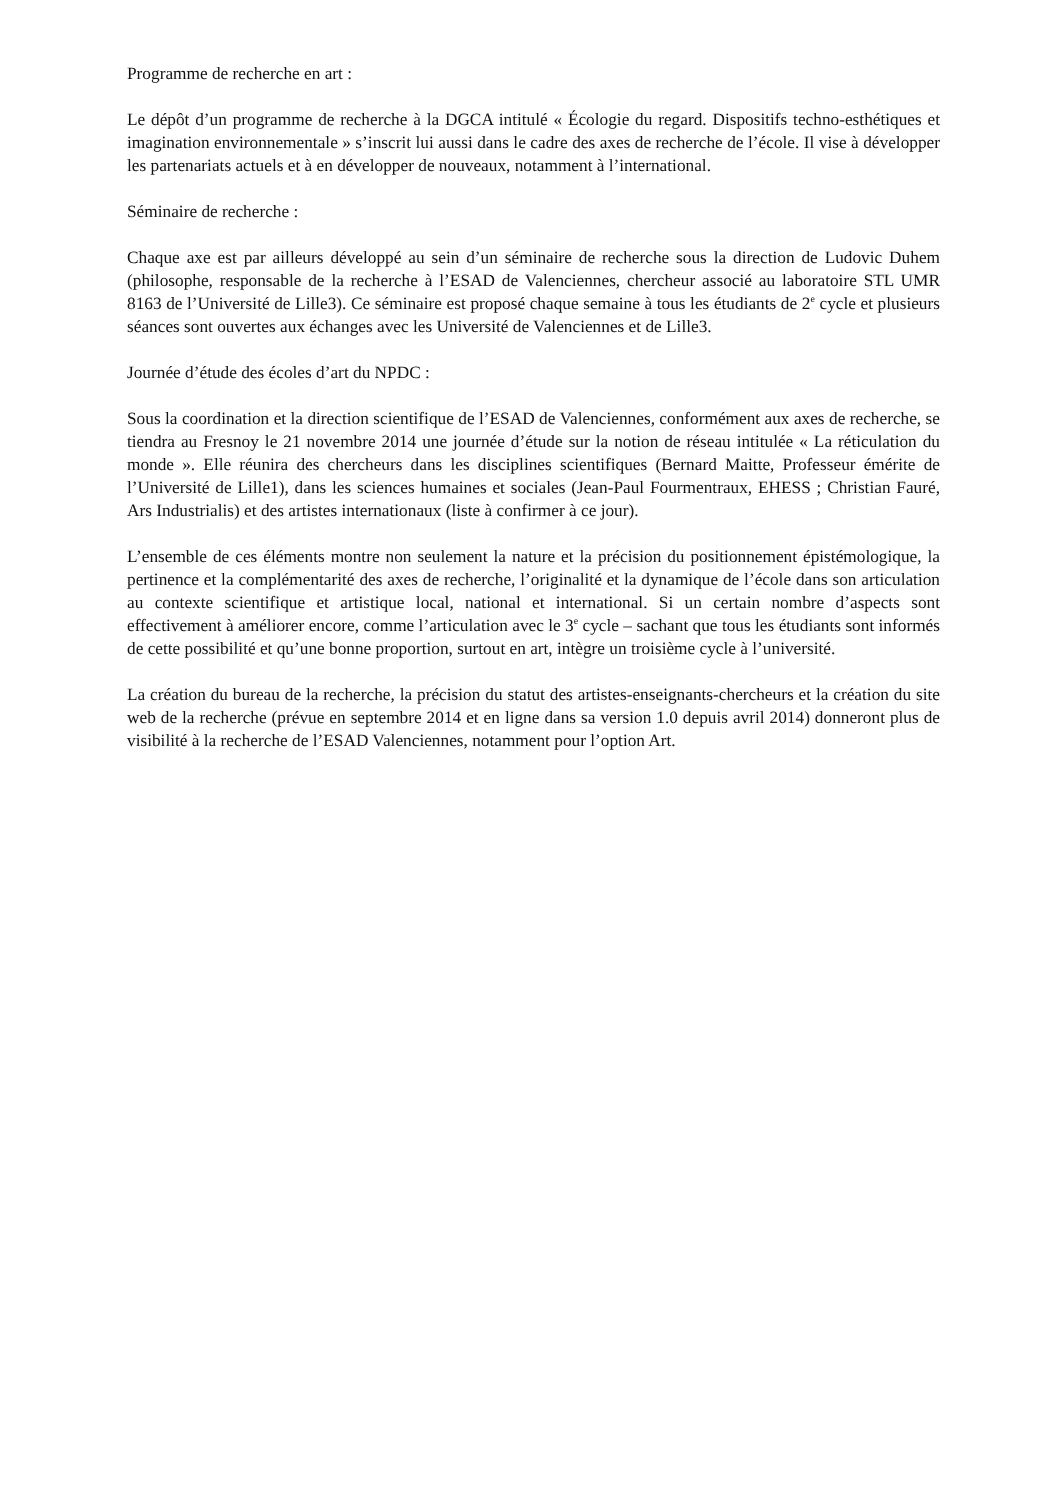Programme de recherche en art :
Le dépôt d’un programme de recherche à la DGCA intitulé « Écologie du regard. Dispositifs techno-esthétiques et imagination environnementale » s’inscrit lui aussi dans le cadre des axes de recherche de l’école. Il vise à développer les partenariats actuels et à en développer de nouveaux, notamment à l’international.
Séminaire de recherche :
Chaque axe est par ailleurs développé au sein d’un séminaire de recherche sous la direction de Ludovic Duhem (philosophe, responsable de la recherche à l’ESAD de Valenciennes, chercheur associé au laboratoire STL UMR 8163 de l’Université de Lille3). Ce séminaire est proposé chaque semaine à tous les étudiants de 2<sup>e</sup> cycle et plusieurs séances sont ouvertes aux échanges avec les Université de Valenciennes et de Lille3.
Journée d’étude des écoles d’art du NPDC :
Sous la coordination et la direction scientifique de l’ESAD de Valenciennes, conformément aux axes de recherche, se tiendra au Fresnoy le 21 novembre 2014 une journée d’étude sur la notion de réseau intitulée « La réticulation du monde ». Elle réunira des chercheurs dans les disciplines scientifiques (Bernard Maitte, Professeur émérite de l’Université de Lille1), dans les sciences humaines et sociales (Jean-Paul Fourmentraux, EHESS ; Christian Fauré, Ars Industrialis) et des artistes internationaux (liste à confirmer à ce jour).
L’ensemble de ces éléments montre non seulement la nature et la précision du positionnement épistémologique, la pertinence et la complémentarité des axes de recherche, l’originalité et la dynamique de l’école dans son articulation au contexte scientifique et artistique local, national et international. Si un certain nombre d’aspects sont effectivement à améliorer encore, comme l’articulation avec le 3<sup>e</sup> cycle – sachant que tous les étudiants sont informés de cette possibilité et qu’une bonne proportion, surtout en art, intègre un troisième cycle à l’université.
La création du bureau de la recherche, la précision du statut des artistes-enseignants-chercheurs et la création du site web de la recherche (prévue en septembre 2014 et en ligne dans sa version 1.0 depuis avril 2014) donneront plus de visibilité à la recherche de l’ESAD Valenciennes, notamment pour l’option Art.